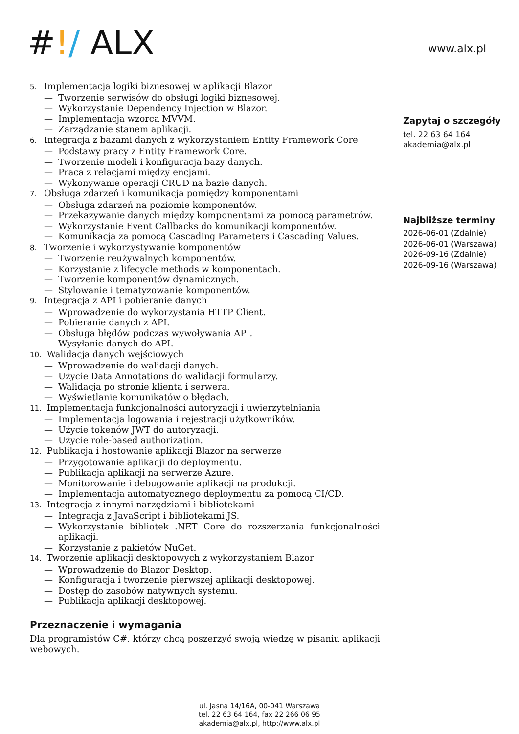#!/ ALX
www.alx.pl
5. Implementacja logiki biznesowej w aplikacji Blazor
— Tworzenie serwisów do obsługi logiki biznesowej.
— Wykorzystanie Dependency Injection w Blazor.
— Implementacja wzorca MVVM.
— Zarządzanie stanem aplikacji.
6. Integracja z bazami danych z wykorzystaniem Entity Framework Core
— Podstawy pracy z Entity Framework Core.
— Tworzenie modeli i konfiguracja bazy danych.
— Praca z relacjami między encjami.
— Wykonywanie operacji CRUD na bazie danych.
7. Obsługa zdarzeń i komunikacja pomiędzy komponentami
— Obsługa zdarzeń na poziomie komponentów.
— Przekazywanie danych między komponentami za pomocą parametrów.
— Wykorzystanie Event Callbacks do komunikacji komponentów.
— Komunikacja za pomocą Cascading Parameters i Cascading Values.
8. Tworzenie i wykorzystywanie komponentów
— Tworzenie reużywalnych komponentów.
— Korzystanie z lifecycle methods w komponentach.
— Tworzenie komponentów dynamicznych.
— Stylowanie i tematyzowanie komponentów.
9. Integracja z API i pobieranie danych
— Wprowadzenie do wykorzystania HTTP Client.
— Pobieranie danych z API.
— Obsługa błędów podczas wywoływania API.
— Wysyłanie danych do API.
10. Walidacja danych wejściowych
— Wprowadzenie do walidacji danych.
— Użycie Data Annotations do walidacji formularzy.
— Walidacja po stronie klienta i serwera.
— Wyświetlanie komunikatów o błędach.
11. Implementacja funkcjonalności autoryzacji i uwierzytelniania
— Implementacja logowania i rejestracji użytkowników.
— Użycie tokenów JWT do autoryzacji.
— Użycie role-based authorization.
12. Publikacja i hostowanie aplikacji Blazor na serwerze
— Przygotowanie aplikacji do deploymentu.
— Publikacja aplikacji na serwerze Azure.
— Monitorowanie i debugowanie aplikacji na produkcji.
— Implementacja automatycznego deploymentu za pomocą CI/CD.
13. Integracja z innymi narzędziami i bibliotekami
— Integracja z JavaScript i bibliotekami JS.
— Wykorzystanie bibliotek .NET Core do rozszerzania funkcjonalności aplikacji.
— Korzystanie z pakietów NuGet.
14. Tworzenie aplikacji desktopowych z wykorzystaniem Blazor
— Wprowadzenie do Blazor Desktop.
— Konfiguracja i tworzenie pierwszej aplikacji desktopowej.
— Dostęp do zasobów natywnych systemu.
— Publikacja aplikacji desktopowej.
Przeznaczenie i wymagania
Dla programistów C#, którzy chcą poszerzyć swoją wiedzę w pisaniu aplikacji webowych.
Zapytaj o szczegóły
tel. 22 63 64 164
akademia@alx.pl
Najbliższe terminy
2026-06-01 (Zdalnie)
2026-06-01 (Warszawa)
2026-09-16 (Zdalnie)
2026-09-16 (Warszawa)
ul. Jasna 14/16A, 00-041 Warszawa
tel. 22 63 64 164, fax 22 266 06 95
akademia@alx.pl, http://www.alx.pl